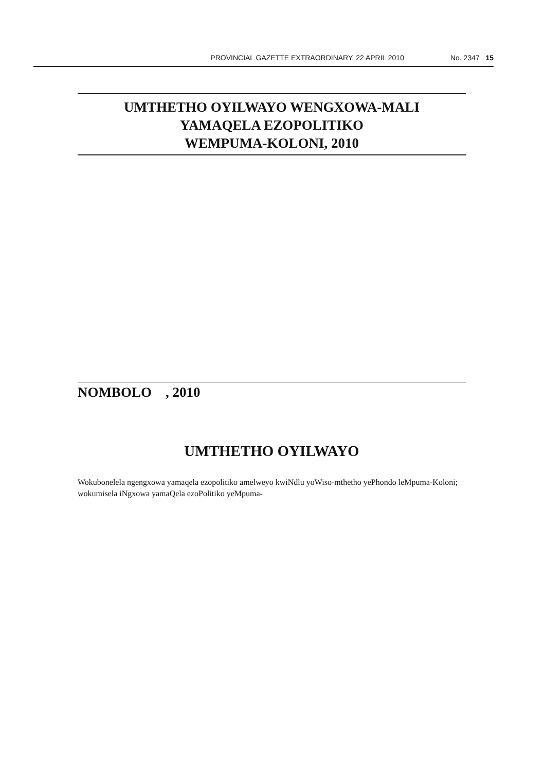PROVINCIAL GAZETTE EXTRAORDINARY, 22 APRIL 2010 No. 2347 15
UMTHETHO OYILWAYO WENGXOWA-MALI
YAMAQELA EZOPOLITIKO
WEMPUMA-KOLONI, 2010
NOMBOLO , 2010
UMTHETHO OYILWAYO
Wokubonelela ngengxowa yamaqela ezopolitiko amelweyo kwiNdlu yoWiso-mthetho yePhondo leMpuma-Koloni; wokumisela iNgxowa yamaQela ezoPolitiko yeMpuma-